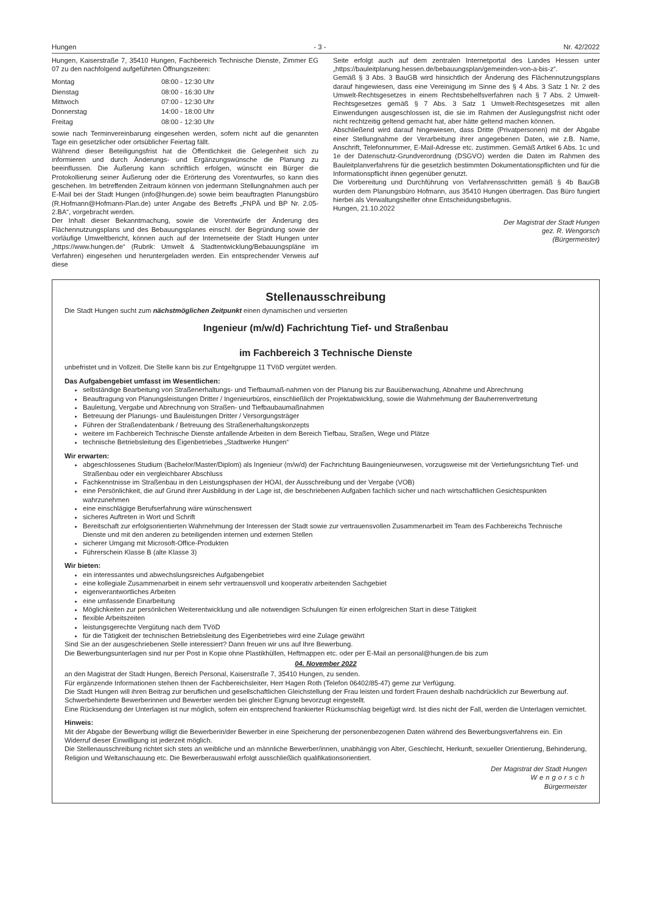Hungen - 3 - Nr. 42/2022
Hungen, Kaiserstraße 7, 35410 Hungen, Fachbereich Technische Dienste, Zimmer EG 07 zu den nachfolgend aufgeführten Öffnungszeiten:
| Montag | 08:00 - 12:30 Uhr |
| Dienstag | 08:00 - 16:30 Uhr |
| Mittwoch | 07:00 - 12:30 Uhr |
| Donnerstag | 14:00 - 18:00 Uhr |
| Freitag | 08:00 - 12:30 Uhr |
sowie nach Terminvereinbarung eingesehen werden, sofern nicht auf die genannten Tage ein gesetzlicher oder ortsüblicher Feiertag fällt.
Während dieser Beteiligungsfrist hat die Öffentlichkeit die Gelegenheit sich zu informieren und durch Änderungs- und Ergänzungswünsche die Planung zu beeinflussen. Die Äußerung kann schriftlich erfolgen, wünscht ein Bürger die Protokollierung seiner Äußerung oder die Erörterung des Vorentwurfes, so kann dies geschehen. Im betreffenden Zeitraum können von jedermann Stellungnahmen auch per E-Mail bei der Stadt Hungen (info@hungen.de) sowie beim beauftragten Planungsbüro (R.Hofmann@Hofmann-Plan.de) unter Angabe des Betreffs „FNPÄ und BP Nr. 2.05-2.BA“, vorgebracht werden.
Der Inhalt dieser Bekanntmachung, sowie die Vorentwürfe der Änderung des Flächennutzungsplans und des Bebauungsplanes einschl. der Begründung sowie der vorläufige Umweltbericht, können auch auf der Internetseite der Stadt Hungen unter „https://www.hungen.de“ (Rubrik: Umwelt & Stadtentwicklung/Bebauungspläne im Verfahren) eingesehen und heruntergeladen werden. Ein entsprechender Verweis auf diese
Seite erfolgt auch auf dem zentralen Internetportal des Landes Hessen unter „https://bauleitplanung.hessen.de/bebauungsplan/gemeinden-von-a-bis-z“.
Gemäß § 3 Abs. 3 BauGB wird hinsichtlich der Änderung des Flächennutzungsplans darauf hingewiesen, dass eine Vereinigung im Sinne des § 4 Abs. 3 Satz 1 Nr. 2 des Umwelt-Rechtsgesetzes in einem Rechtsbehelfsverfahren nach § 7 Abs. 2 Umwelt-Rechtsgesetzes gemäß § 7 Abs. 3 Satz 1 Umwelt-Rechtsgesetzes mit allen Einwendungen ausgeschlossen ist, die sie im Rahmen der Auslegungsfrist nicht oder nicht rechtzeitig geltend gemacht hat, aber hätte geltend machen können.
Abschließend wird darauf hingewiesen, dass Dritte (Privatpersonen) mit der Abgabe einer Stellungnahme der Verarbeitung ihrer angegebenen Daten, wie z.B. Name, Anschrift, Telefonnummer, E-Mail-Adresse etc. zustimmen. Gemäß Artikel 6 Abs. 1c und 1e der Datenschutz-Grundverordnung (DSGVO) werden die Daten im Rahmen des Bauleitplanverfahrens für die gesetzlich bestimmten Dokumentationspflichten und für die Informationspflicht ihnen gegenüber genutzt.
Die Vorbereitung und Durchführung von Verfahrensschritten gemäß § 4b BauGB wurden dem Planungsbüro Hofmann, aus 35410 Hungen übertragen. Das Büro fungiert hierbei als Verwaltungshelfer ohne Entscheidungsbefugnis.
Hungen, 21.10.2022
Der Magistrat der Stadt Hungen
gez. R. Wengorsch
(Bürgermeister)
Stellenausschreibung
Die Stadt Hungen sucht zum nächstmöglichen Zeitpunkt einen dynamischen und versierten
Ingenieur (m/w/d) Fachrichtung Tief- und Straßenbau
im Fachbereich 3 Technische Dienste
unbefristet und in Vollzeit. Die Stelle kann bis zur Entgeltgruppe 11 TVöD vergütet werden.
Das Aufgabengebiet umfasst im Wesentlichen:
selbständige Bearbeitung von Straßenerhaltungs- und Tiefbaumaß-nahmen von der Planung bis zur Bauüberwachung, Abnahme und Abrechnung
Beauftragung von Planungsleistungen Dritter / Ingenieurbüros, einschließlich der Projektabwicklung, sowie die Wahrnehmung der Bauherrenvertretung
Bauleitung, Vergabe und Abrechnung von Straßen- und Tiefbaubaumaßnahmen
Betreuung der Planungs- und Bauleistungen Dritter / Versorgungsträger
Führen der Straßendatenbank / Betreuung des Straßenerhaltungskonzepts
weitere im Fachbereich Technische Dienste anfallende Arbeiten in dem Bereich Tiefbau, Straßen, Wege und Plätze
technische Betriebsleitung des Eigenbetriebes „Stadtwerke Hungen“
Wir erwarten:
abgeschlossenes Studium (Bachelor/Master/Diplom) als Ingenieur (m/w/d) der Fachrichtung Bauingenieurwesen, vorzugsweise mit der Vertiefungsrichtung Tief- und Straßenbau oder ein vergleichbarer Abschluss
Fachkenntnisse im Straßenbau in den Leistungsphasen der HOAI, der Ausschreibung und der Vergabe (VOB)
eine Persönlichkeit, die auf Grund ihrer Ausbildung in der Lage ist, die beschriebenen Aufgaben fachlich sicher und nach wirtschaftlichen Gesichtspunkten wahrzunehmen
eine einschlägige Berufserfahrung wäre wünschenswert
sicheres Auftreten in Wort und Schrift
Bereitschaft zur erfolgsorientierten Wahrnehmung der Interessen der Stadt sowie zur vertrauensvollen Zusammenarbeit im Team des Fachbereichs Technische Dienste und mit den anderen zu beteiligenden internen und externen Stellen
sicherer Umgang mit Microsoft-Office-Produkten
Führerschein Klasse B (alte Klasse 3)
Wir bieten:
ein interessantes und abwechslungsreiches Aufgabengebiet
eine kollegiale Zusammenarbeit in einem sehr vertrauensvoll und kooperativ arbeitenden Sachgebiet
eigenverantwortliches Arbeiten
eine umfassende Einarbeitung
Möglichkeiten zur persönlichen Weiterentwicklung und alle notwendigen Schulungen für einen erfolgreichen Start in diese Tätigkeit
flexible Arbeitszeiten
leistungsgerechte Vergütung nach dem TVöD
für die Tätigkeit der technischen Betriebsleitung des Eigenbetriebes wird eine Zulage gewährt
Sind Sie an der ausgeschriebenen Stelle interessiert? Dann freuen wir uns auf Ihre Bewerbung.
Die Bewerbungsunterlagen sind nur per Post in Kopie ohne Plastikhüllen, Heftmappen etc. oder per E-Mail an personal@hungen.de bis zum
04. November 2022
an den Magistrat der Stadt Hungen, Bereich Personal, Kaiserstraße 7, 35410 Hungen, zu senden.
Für ergänzende Informationen stehen Ihnen der Fachbereichsleiter, Herr Hagen Roth (Telefon 06402/85-47) gerne zur Verfügung.
Die Stadt Hungen will ihren Beitrag zur beruflichen und gesellschaftlichen Gleichstellung der Frau leisten und fordert Frauen deshalb nachdrücklich zur Bewerbung auf. Schwerbehinderte Bewerberinnen und Bewerber werden bei gleicher Eignung bevorzugt eingestellt.
Eine Rücksendung der Unterlagen ist nur möglich, sofern ein entsprechend frankierter Rückumschlag beigefügt wird. Ist dies nicht der Fall, werden die Unterlagen vernichtet.
Hinweis:
Mit der Abgabe der Bewerbung willigt die Bewerberin/der Bewerber in eine Speicherung der personenbezogenen Daten während des Bewerbungsverfahrens ein. Ein Widerruf dieser Einwilligung ist jederzeit möglich.
Die Stellenausschreibung richtet sich stets an weibliche und an männliche Bewerber/innen, unabhängig von Alter, Geschlecht, Herkunft, sexueller Orientierung, Behinderung, Religion und Weltanschauung etc. Die Bewerberauswahl erfolgt ausschließlich qualifikationsorientiert.
Der Magistrat der Stadt Hungen
Wengorsch
Bürgermeister